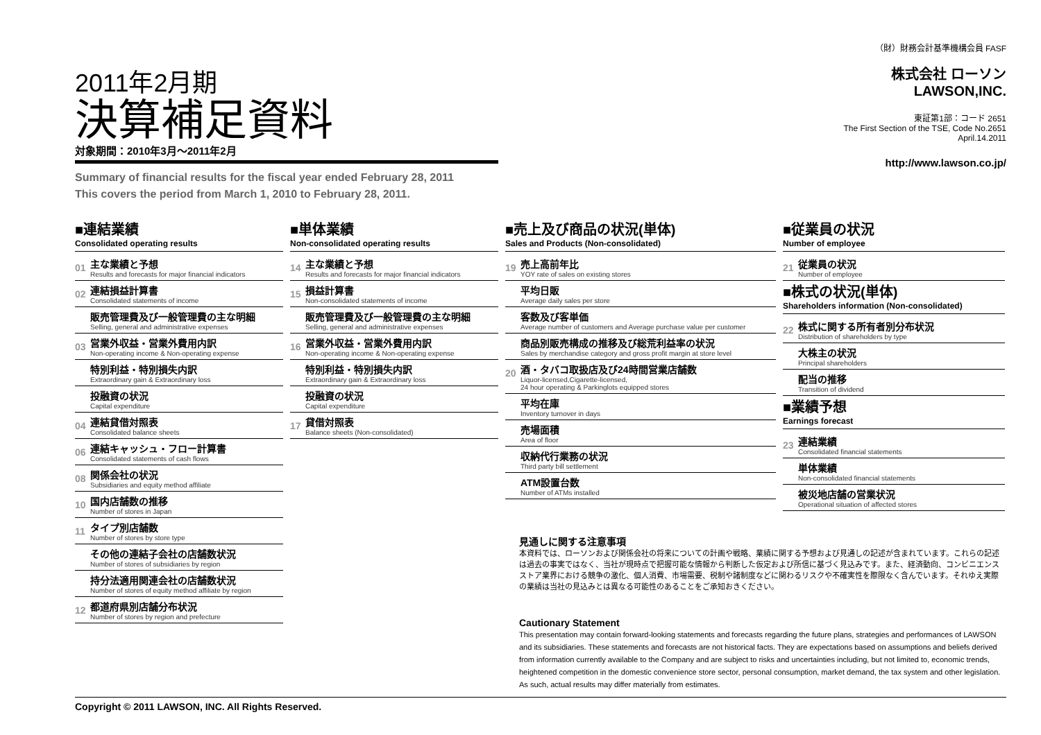2011年2月期
決算補足資料
対象期間：2010年3月～2011年2月
Summary of financial results for the fiscal year ended February 28, 2011
This covers the period from March 1, 2010 to February 28, 2011.
（財）財務会計基準機構会員 FASF
株式会社 ローソン
LAWSON,INC.
東証第1部：コード 2651
The First Section of the TSE, Code No.2651
April.14.2011
http://www.lawson.co.jp/
■連結業績
Consolidated operating results
01
主な業績と予想
Results and forecasts for major financial indicators
02
連結損益計算書
Consolidated statements of income
販売管理費及び一般管理費の主な明細
Selling, general and administrative expenses
03
営業外収益・営業外費用内訳
Non-operating income & Non-operating expense
特別利益・特別損失内訳
Extraordinary gain & Extraordinary loss
投融資の状況
Capital expenditure
04
連結貸借対照表
Consolidated balance sheets
06
連結キャッシュ・フロー計算書
Consolidated statements of cash flows
08
関係会社の状況
Subsidiaries and equity method affiliate
10
国内店舗数の推移
Number of stores in Japan
11
タイプ別店舗数
Number of stores by store type
その他の連結子会社の店舗数状況
Number of stores of subsidiaries by region
持分法適用関連会社の店舗数状況
Number of stores of equity method affiliate by region
12
都道府県別店舗分布状況
Number of stores by region and prefecture
■単体業績
Non-consolidated operating results
14
主な業績と予想
Results and forecasts for major financial indicators
15
損益計算書
Non-consolidated statements of income
販売管理費及び一般管理費の主な明細
Selling, general and administrative expenses
16
営業外収益・営業外費用内訳
Non-operating income & Non-operating expense
特別利益・特別損失内訳
Extraordinary gain & Extraordinary loss
投融資の状況
Capital expenditure
17
貸借対照表
Balance sheets (Non-consolidated)
■売上及び商品の状況(単体)
Sales and Products (Non-consolidated)
19
売上高前年比
YOY rate of sales on existing stores
平均日販
Average daily sales per store
客数及び客単価
Average number of customers and Average purchase value per customer
商品別販売構成の推移及び総荒利益率の状況
Sales by merchandise category and gross profit margin at store level
20
酒・タバコ取扱店及び24時間営業店舗数
Liquor-licensed,Cigarette-licensed,
24 hour operating & Parkinglots equipped stores
平均在庫
Inventory turnover in days
売場面積
Area of floor
収納代行業務の状況
Third party bill settlement
ATM設置台数
Number of ATMs installed
■従業員の状況
Number of employee
21
従業員の状況
Number of employee
■株式の状況(単体)
Shareholders information (Non-consolidated)
22
株式に関する所有者別分布状況
Distribution of shareholders by type
大株主の状況
Principal shareholders
配当の推移
Transition of dividend
■業績予想
Earnings forecast
23
連結業績
Consolidated financial statements
単体業績
Non-consolidated financial statements
被災地店舗の営業状況
Operational situation of affected stores
見通しに関する注意事項
本資料では、ローソンおよび関係会社の将来についての計画や戦略、業績に関する予想および見通しの記述が含まれています。これらの記述は過去の事実ではなく、当社が現時点で把握可能な情報から判断した仮定および所信に基づく見込みです。また、経済動向、コンビニエンスストア業界における競争の激化、個人消費、市場需要、税制や諸制度などに関わるリスクや不確実性を際限なく含んでいます。それゆえ実際の業績は当社の見込みとは異なる可能性のあることをご承知おきください。
Cautionary Statement
This presentation may contain forward-looking statements and forecasts regarding the future plans, strategies and performances of LAWSON and its subsidiaries. These statements and forecasts are not historical facts. They are expectations based on assumptions and beliefs derived from information currently available to the Company and are subject to risks and uncertainties including, but not limited to, economic trends, heightened competition in the domestic convenience store sector, personal consumption, market demand, the tax system and other legislation. As such, actual results may differ materially from estimates.
Copyright © 2011 LAWSON, INC. All Rights Reserved.